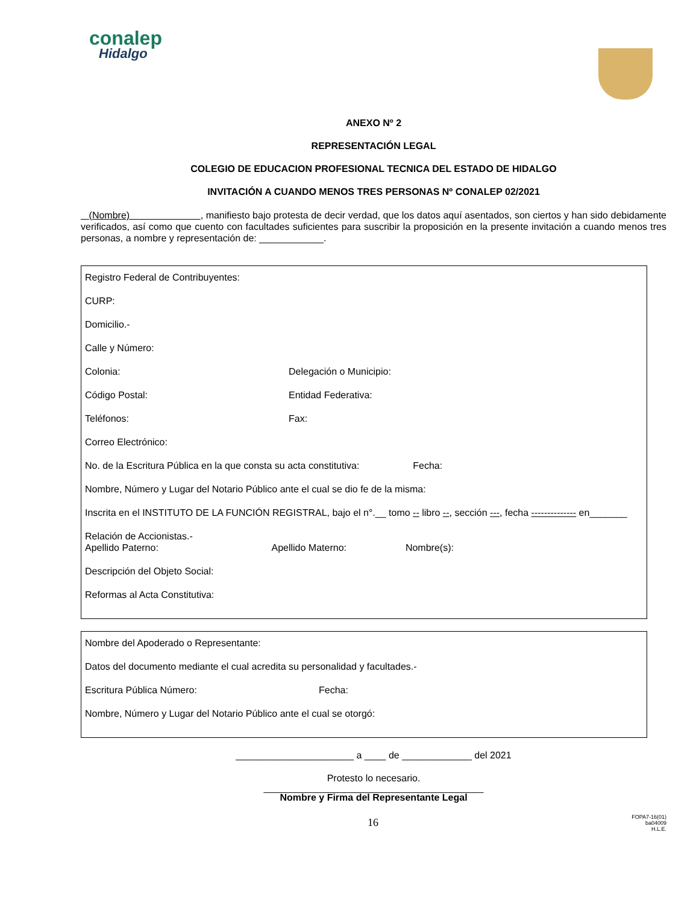conalep
Hidalgo
ANEXO Nº 2
REPRESENTACIÓN LEGAL
COLEGIO DE EDUCACION PROFESIONAL TECNICA DEL ESTADO DE HIDALGO
INVITACIÓN A CUANDO MENOS TRES PERSONAS Nº CONALEP 02/2021
(Nombre) , manifiesto bajo protesta de decir verdad, que los datos aquí asentados, son ciertos y han sido debidamente verificados, así como que cuento con facultades suficientes para suscribir la proposición en la presente invitación a cuando menos tres personas, a nombre y representación de: ____________.
Registro Federal de Contribuyentes:
CURP:
Domicilio.-
Calle y Número:
Colonia: Delegación o Municipio:
Código Postal: Entidad Federativa:
Teléfonos: Fax:
Correo Electrónico:
No. de la Escritura Pública en la que consta su acta constitutiva: Fecha:
Nombre, Número y Lugar del Notario Público ante el cual se dio fe de la misma:
Inscrita en el INSTITUTO DE LA FUNCIÓN REGISTRAL, bajo el n°.__ tomo -- libro --, sección ---, fecha -------------- en_______
Relación de Accionistas.-
Apellido Paterno: Apellido Materno: Nombre(s):
Descripción del Objeto Social:
Reformas al Acta Constitutiva:
Nombre del Apoderado o Representante:
Datos del documento mediante el cual acredita su personalidad y facultades.-
Escritura Pública Número: Fecha:
Nombre, Número y Lugar del Notario Público ante el cual se otorgó:
______________________ a ____ de _____________ del 2021
Protesto lo necesario.
_________________________________________
Nombre y Firma del Representante Legal
16
FOPA7-16(01)
ba04009
H.L.E.